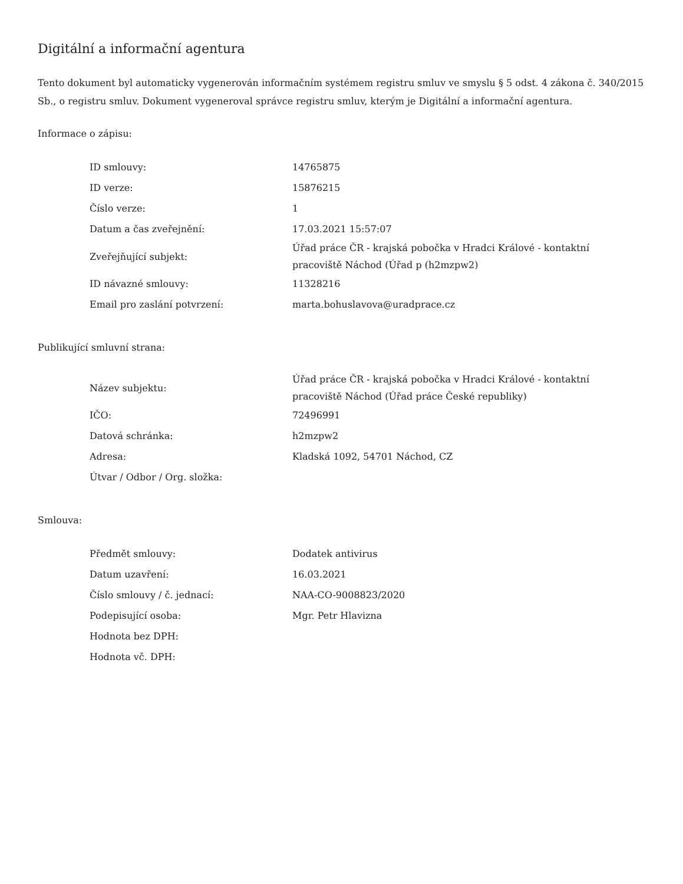Digitální a informační agentura
Tento dokument byl automaticky vygenerován informačním systémem registru smluv ve smyslu § 5 odst. 4 zákona č. 340/2015 Sb., o registru smluv. Dokument vygeneroval správce registru smluv, kterým je Digitální a informační agentura.
Informace o zápisu:
| ID smlouvy: | 14765875 |
| ID verze: | 15876215 |
| Číslo verze: | 1 |
| Datum a čas zveřejnění: | 17.03.2021 15:57:07 |
| Zveřejňující subjekt: | Úřad práce ČR - krajská pobočka v Hradci Králové - kontaktní pracoviště Náchod (Úřad p (h2mzpw2) |
| ID návazné smlouvy: | 11328216 |
| Email pro zaslání potvrzení: | marta.bohuslavova@uradprace.cz |
Publikující smluvní strana:
| Název subjektu: | Úřad práce ČR - krajská pobočka v Hradci Králové - kontaktní pracoviště Náchod (Úřad práce České republiky) |
| IČO: | 72496991 |
| Datová schránka: | h2mzpw2 |
| Adresa: | Kladská 1092, 54701 Náchod, CZ |
| Útvar / Odbor / Org. složka: | |
Smlouva:
| Předmět smlouvy: | Dodatek antivirus |
| Datum uzavření: | 16.03.2021 |
| Číslo smlouvy / č. jednací: | NAA-CO-9008823/2020 |
| Podepisující osoba: | Mgr. Petr Hlavizna |
| Hodnota bez DPH: | |
| Hodnota vč. DPH: | |